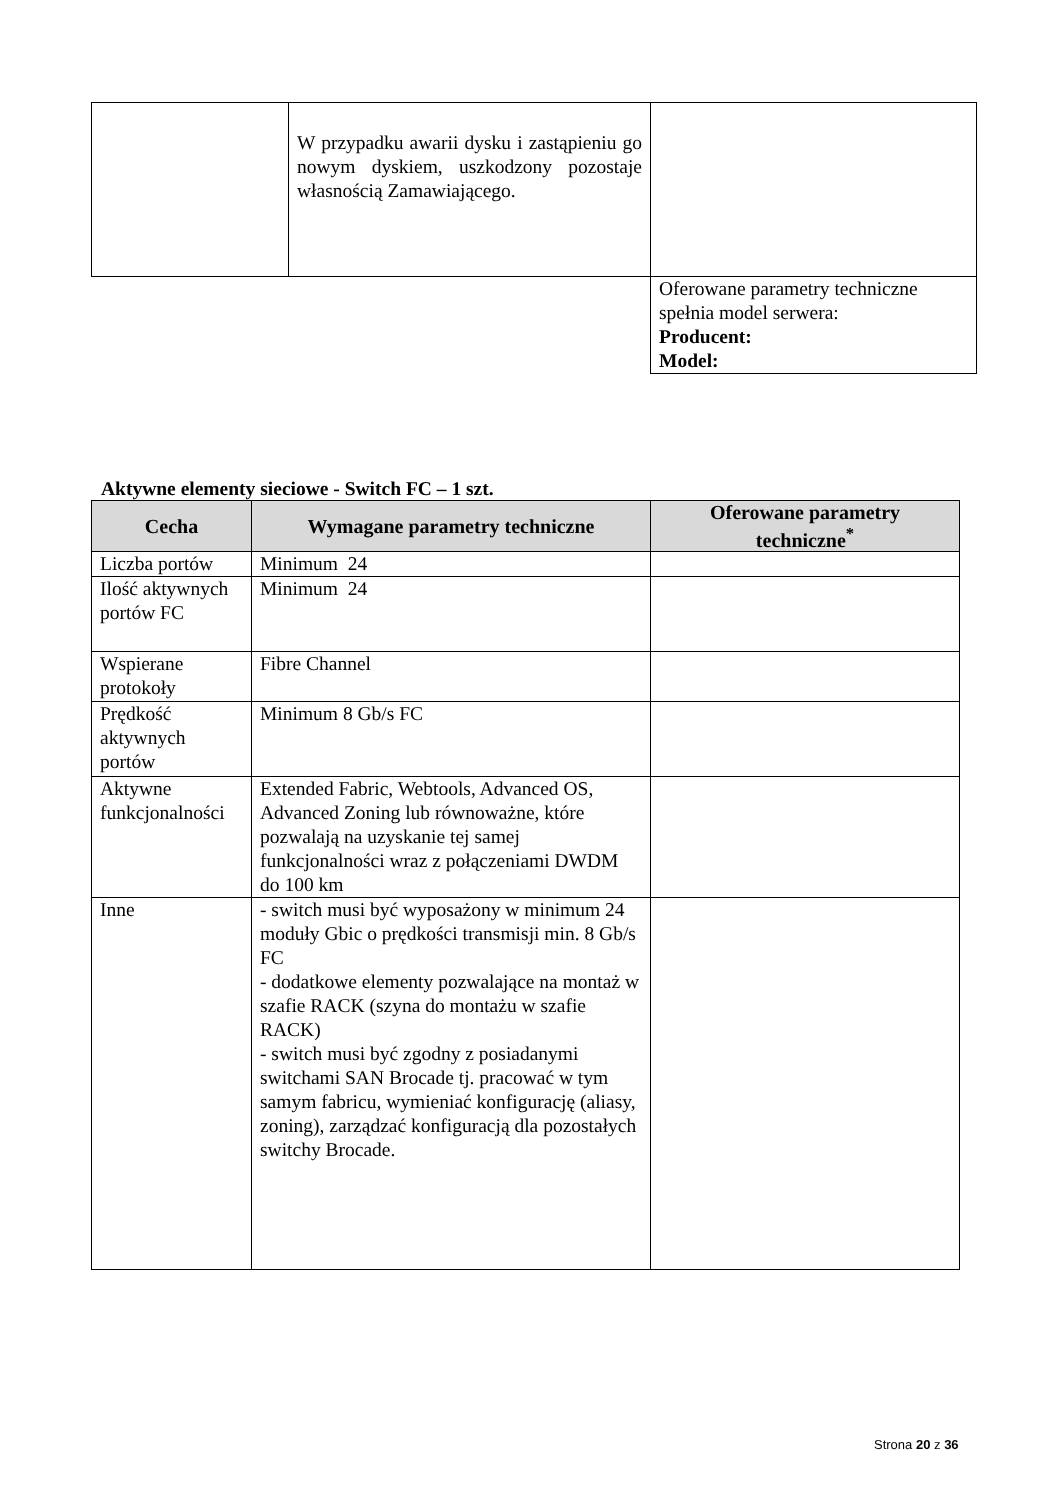| | W przypadku awarii dysku i zastąpieniu go nowym dyskiem, uszkodzony pozostaje własnością Zamawiającego. | |
| | | Oferowane parametry techniczne spełnia model serwera: Producent: Model: |
Aktywne elementy sieciowe - Switch FC – 1 szt.
| Cecha | Wymagane parametry techniczne | Oferowane parametry techniczne<sup>*</sup> |
| --- | --- | --- |
| Liczba portów | Minimum 24 | |
| Ilość aktywnych portów FC | Minimum 24 | |
| Wspierane protokoły | Fibre Channel | |
| Prędkość aktywnych portów | Minimum 8 Gb/s FC | |
| Aktywne funkcjonalności | Extended Fabric, Webtools, Advanced OS, Advanced Zoning lub równoważne, które pozwalają na uzyskanie tej samej funkcjonalności wraz z połączeniami DWDM do 100 km | |
| Inne | - switch musi być wyposażony w minimum 24 moduły Gbic o prędkości transmisji min. 8 Gb/s FC - dodatkowe elementy pozwalające na montaż w szafie RACK (szyna do montażu w szafie RACK) - switch musi być zgodny z posiadanymi switchami SAN Brocade tj. pracować w tym samym fabricu, wymieniać konfigurację (aliasy, zoning), zarządzać konfiguracją dla pozostałych switchy Brocade. | |
Strona 20 z 36